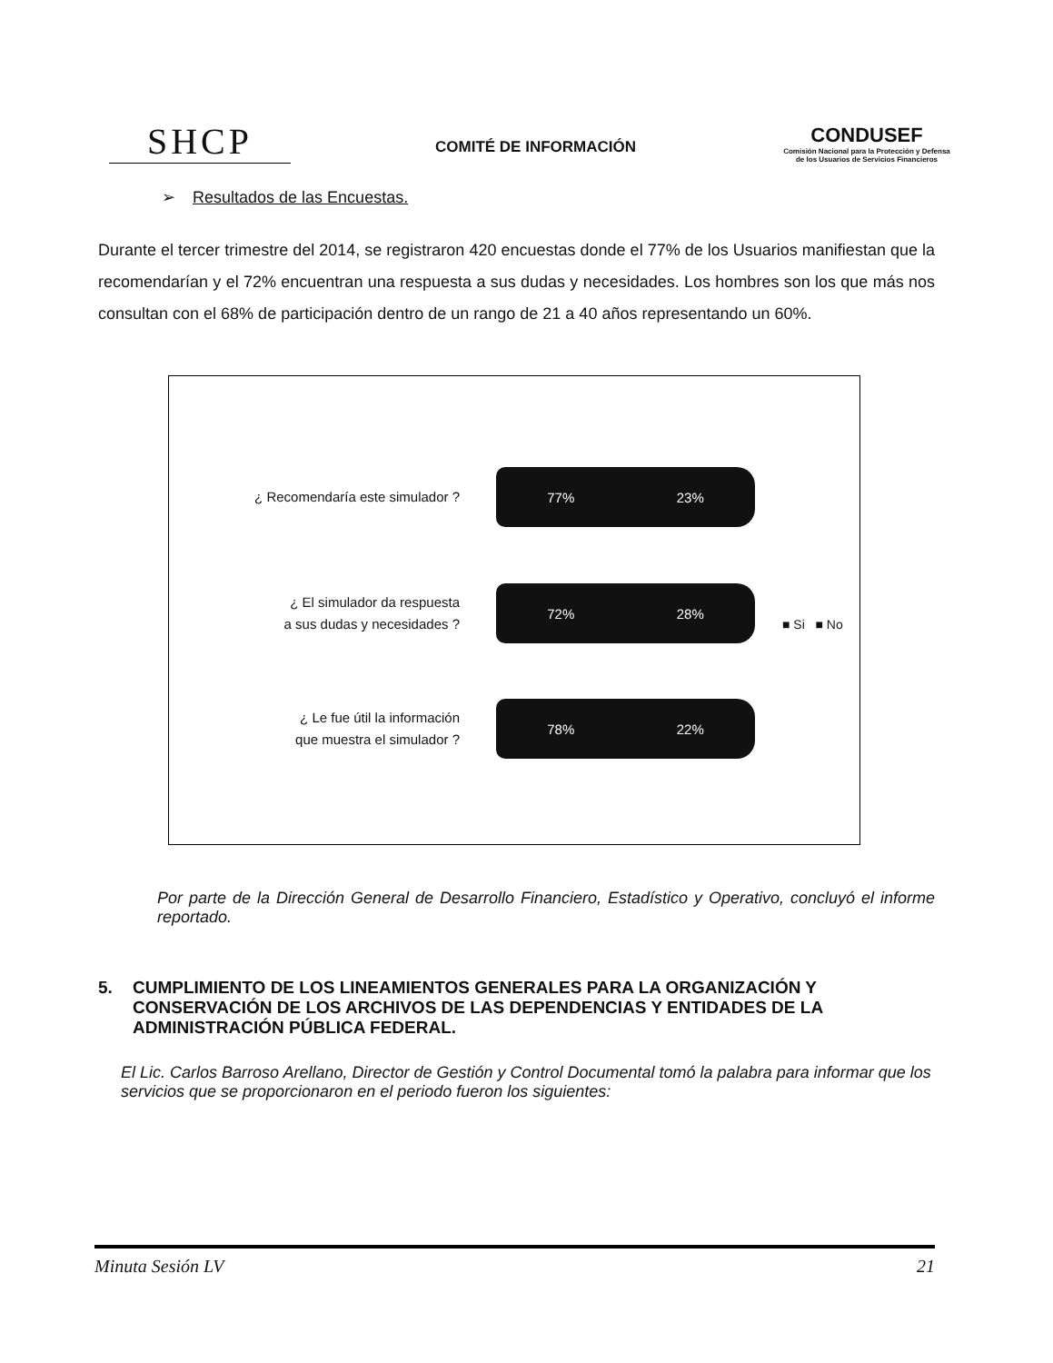SHCP
COMITÉ DE INFORMACIÓN
CONDUSEF
Comisión Nacional para la Protección y Defensa de los Usuarios de Servicios Financieros
➢ Resultados de las Encuestas.
Durante el tercer trimestre del 2014, se registraron 420 encuestas donde el 77% de los Usuarios manifiestan que la recomendarían y el 72% encuentran una respuesta a sus dudas y necesidades. Los hombres son los que más nos consultan con el 68% de participación dentro de un rango de 21 a 40 años representando un 60%.
¿ Recomendaría este simulador ?
77% 23%
¿ El simulador da respuesta
a sus dudas y necesidades ?
72% 28%
¿ Le fue útil la información
que muestra el simulador ?
78% 22%
■ Si ■ No
Por parte de la Dirección General de Desarrollo Financiero, Estadístico y Operativo, concluyó el informe reportado.
5. CUMPLIMIENTO DE LOS LINEAMIENTOS GENERALES PARA LA ORGANIZACIÓN Y CONSERVACIÓN DE LOS ARCHIVOS DE LAS DEPENDENCIAS Y ENTIDADES DE LA ADMINISTRACIÓN PÚBLICA FEDERAL.
El Lic. Carlos Barroso Arellano, Director de Gestión y Control Documental tomó la palabra para informar que los servicios que se proporcionaron en el periodo fueron los siguientes:
Minuta Sesión LV 21